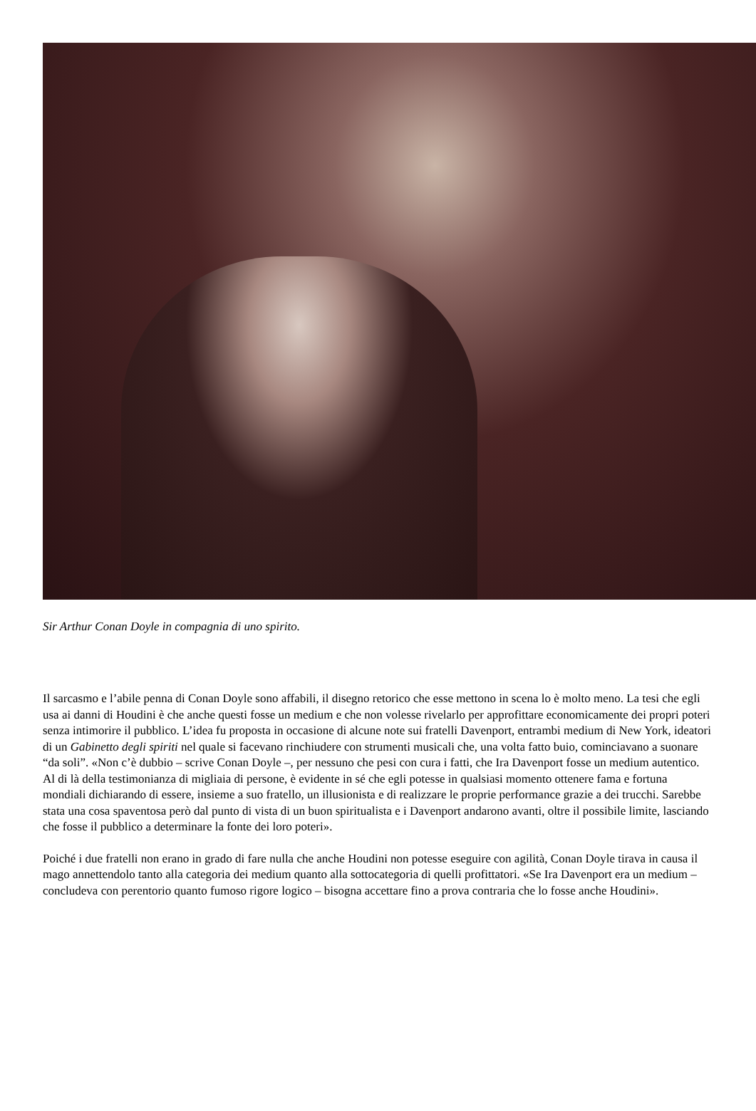Sir Arthur Conan Doyle in compagnia di uno spirito.
Il sarcasmo e l’abile penna di Conan Doyle sono affabili, il disegno retorico che esse mettono in scena lo è molto meno. La tesi che egli usa ai danni di Houdini è che anche questi fosse un medium e che non volesse rivelarlo per approfittare economicamente dei propri poteri senza intimorire il pubblico. L’idea fu proposta in occasione di alcune note sui fratelli Davenport, entrambi medium di New York, ideatori di un Gabinetto degli spiriti nel quale si facevano rinchiudere con strumenti musicali che, una volta fatto buio, cominciavano a suonare “da soli”. «Non c’è dubbio – scrive Conan Doyle –, per nessuno che pesi con cura i fatti, che Ira Davenport fosse un medium autentico. Al di là della testimonianza di migliaia di persone, è evidente in sé che egli potesse in qualsiasi momento ottenere fama e fortuna mondiali dichiarando di essere, insieme a suo fratello, un illusionista e di realizzare le proprie performance grazie a dei trucchi. Sarebbe stata una cosa spaventosa però dal punto di vista di un buon spiritualista e i Davenport andarono avanti, oltre il possibile limite, lasciando che fosse il pubblico a determinare la fonte dei loro poteri».
Poiché i due fratelli non erano in grado di fare nulla che anche Houdini non potesse eseguire con agilità, Conan Doyle tirava in causa il mago annettendolo tanto alla categoria dei medium quanto alla sottocategoria di quelli profittatori. «Se Ira Davenport era un medium – concludeva con perentorio quanto fumoso rigore logico – bisogna accettare fino a prova contraria che lo fosse anche Houdini».